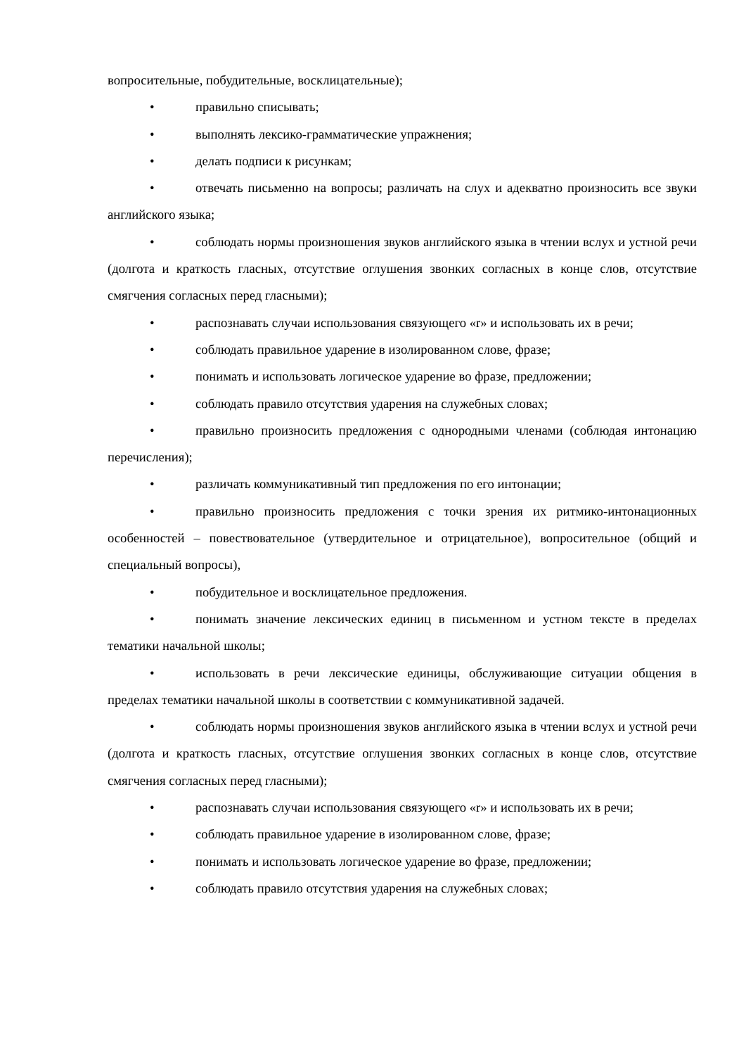вопросительные, побудительные, восклицательные);
• правильно списывать;
• выполнять лексико-грамматические упражнения;
• делать подписи к рисункам;
• отвечать письменно на вопросы; различать на слух и адекватно произносить все звуки английского языка;
• соблюдать нормы произношения звуков английского языка в чтении вслух и устной речи (долгота и краткость гласных, отсутствие оглушения звонких согласных в конце слов, отсутствие смягчения согласных перед гласными);
• распознавать случаи использования связующего «r» и использовать их в речи;
• соблюдать правильное ударение в изолированном слове, фразе;
• понимать и использовать логическое ударение во фразе, предложении;
• соблюдать правило отсутствия ударения на служебных словах;
• правильно произносить предложения с однородными членами (соблюдая интонацию перечисления);
• различать коммуникативный тип предложения по его интонации;
• правильно произносить предложения с точки зрения их ритмико-интонационных особенностей – повествовательное (утвердительное и отрицательное), вопросительное (общий и специальный вопросы),
• побудительное и восклицательное предложения.
• понимать значение лексических единиц в письменном и устном тексте в пределах тематики начальной школы;
• использовать в речи лексические единицы, обслуживающие ситуации общения в пределах тематики начальной школы в соответствии с коммуникативной задачей.
• соблюдать нормы произношения звуков английского языка в чтении вслух и устной речи (долгота и краткость гласных, отсутствие оглушения звонких согласных в конце слов, отсутствие смягчения согласных перед гласными);
• распознавать случаи использования связующего «r» и использовать их в речи;
• соблюдать правильное ударение в изолированном слове, фразе;
• понимать и использовать логическое ударение во фразе, предложении;
• соблюдать правило отсутствия ударения на служебных словах;